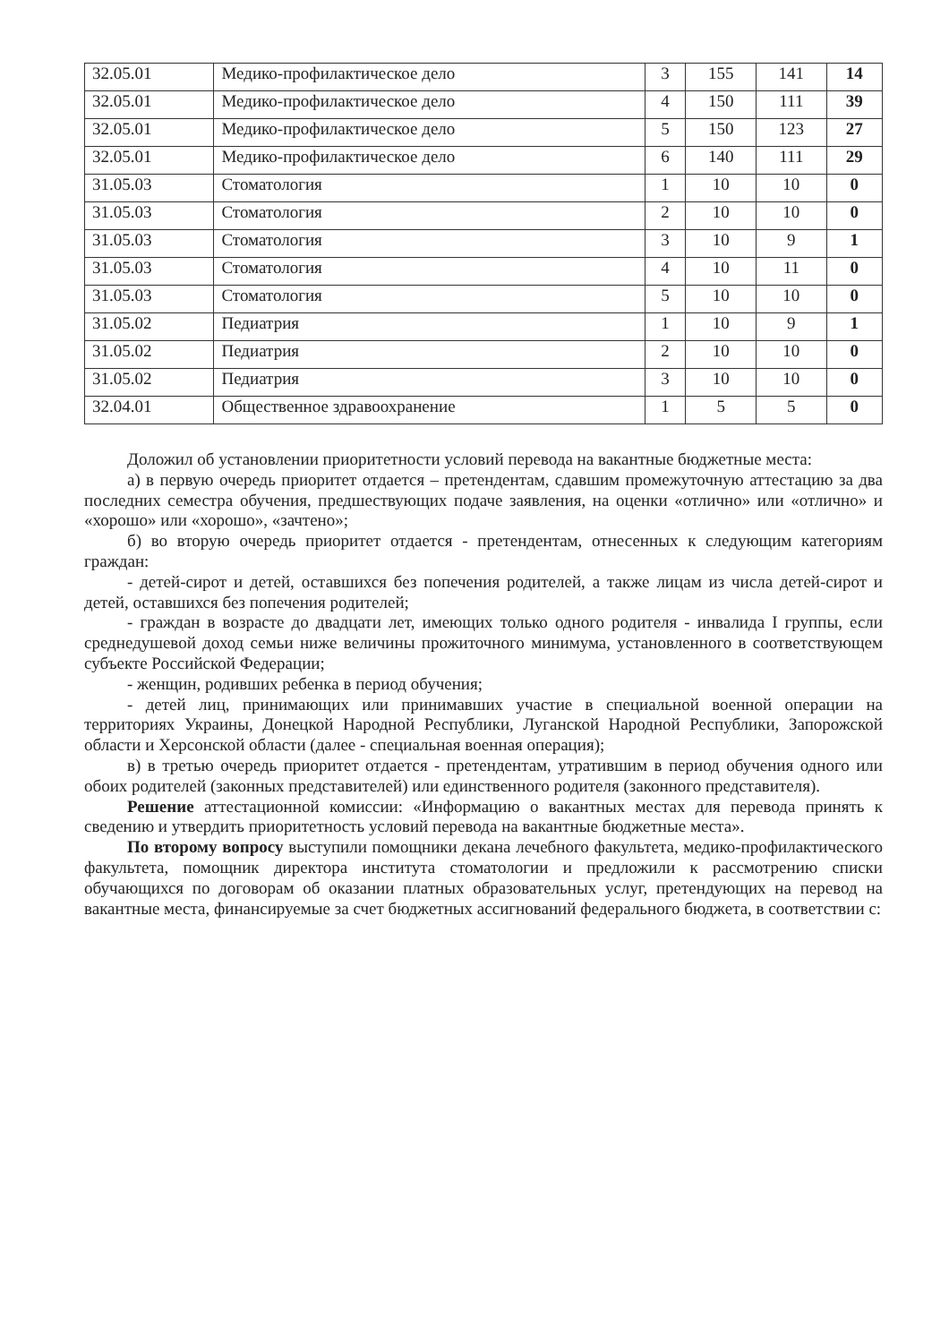| 32.05.01 | Медико-профилактическое дело | 3 | 155 | 141 | 14 |
| 32.05.01 | Медико-профилактическое дело | 4 | 150 | 111 | 39 |
| 32.05.01 | Медико-профилактическое дело | 5 | 150 | 123 | 27 |
| 32.05.01 | Медико-профилактическое дело | 6 | 140 | 111 | 29 |
| 31.05.03 | Стоматология | 1 | 10 | 10 | 0 |
| 31.05.03 | Стоматология | 2 | 10 | 10 | 0 |
| 31.05.03 | Стоматология | 3 | 10 | 9 | 1 |
| 31.05.03 | Стоматология | 4 | 10 | 11 | 0 |
| 31.05.03 | Стоматология | 5 | 10 | 10 | 0 |
| 31.05.02 | Педиатрия | 1 | 10 | 9 | 1 |
| 31.05.02 | Педиатрия | 2 | 10 | 10 | 0 |
| 31.05.02 | Педиатрия | 3 | 10 | 10 | 0 |
| 32.04.01 | Общественное здравоохранение | 1 | 5 | 5 | 0 |
Доложил об установлении приоритетности условий перевода на вакантные бюджетные места:
а) в первую очередь приоритет отдается – претендентам, сдавшим промежуточную аттестацию за два последних семестра обучения, предшествующих подаче заявления, на оценки «отлично» или «отлично» и «хорошо» или «хорошо», «зачтено»;
б) во вторую очередь приоритет отдается - претендентам, отнесенных к следующим категориям граждан:
- детей-сирот и детей, оставшихся без попечения родителей, а также лицам из числа детей-сирот и детей, оставшихся без попечения родителей;
- граждан в возрасте до двадцати лет, имеющих только одного родителя - инвалида I группы, если среднедушевой доход семьи ниже величины прожиточного минимума, установленного в соответствующем субъекте Российской Федерации;
- женщин, родивших ребенка в период обучения;
- детей лиц, принимающих или принимавших участие в специальной военной операции на территориях Украины, Донецкой Народной Республики, Луганской Народной Республики, Запорожской области и Херсонской области (далее - специальная военная операция);
в) в третью очередь приоритет отдается - претендентам, утратившим в период обучения одного или обоих родителей (законных представителей) или единственного родителя (законного представителя).
Решение аттестационной комиссии: «Информацию о вакантных местах для перевода принять к сведению и утвердить приоритетность условий перевода на вакантные бюджетные места».
По второму вопросу выступили помощники декана лечебного факультета, медико-профилактического факультета, помощник директора института стоматологии и предложили к рассмотрению списки обучающихся по договорам об оказании платных образовательных услуг, претендующих на перевод на вакантные места, финансируемые за счет бюджетных ассигнований федерального бюджета, в соответствии с: